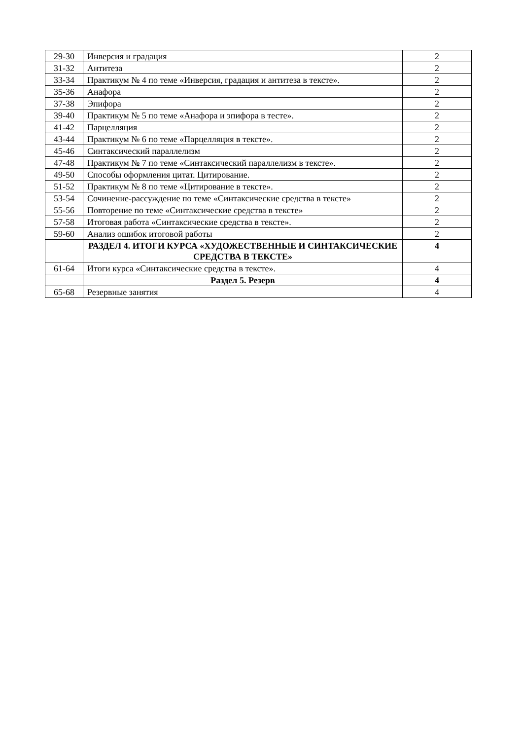| 29-30 | Инверсия и градация | 2 |
| 31-32 | Антитеза | 2 |
| 33-34 | Практикум № 4 по теме «Инверсия, градация и антитеза в тексте». | 2 |
| 35-36 | Анафора | 2 |
| 37-38 | Эпифора | 2 |
| 39-40 | Практикум № 5 по теме «Анафора и эпифора в тесте». | 2 |
| 41-42 | Парцелляция | 2 |
| 43-44 | Практикум № 6 по теме «Парцелляция в тексте». | 2 |
| 45-46 | Синтаксический параллелизм | 2 |
| 47-48 | Практикум № 7 по теме «Синтаксический параллелизм в тексте». | 2 |
| 49-50 | Способы оформления цитат. Цитирование. | 2 |
| 51-52 | Практикум № 8 по теме «Цитирование в тексте». | 2 |
| 53-54 | Сочинение-рассуждение по теме «Синтаксические средства в тексте» | 2 |
| 55-56 | Повторение по теме «Синтаксические средства в тексте» | 2 |
| 57-58 | Итоговая работа «Синтаксические средства в тексте». | 2 |
| 59-60 | Анализ ошибок итоговой работы | 2 |
| | РАЗДЕЛ 4. ИТОГИ КУРСА «ХУДОЖЕСТВЕННЫЕ И СИНТАКСИЧЕСКИЕ СРЕДСТВА В ТЕКСТЕ» | 4 |
| 61-64 | Итоги курса «Синтаксические средства в тексте». | 4 |
| | Раздел 5. Резерв | 4 |
| 65-68 | Резервные занятия | 4 |